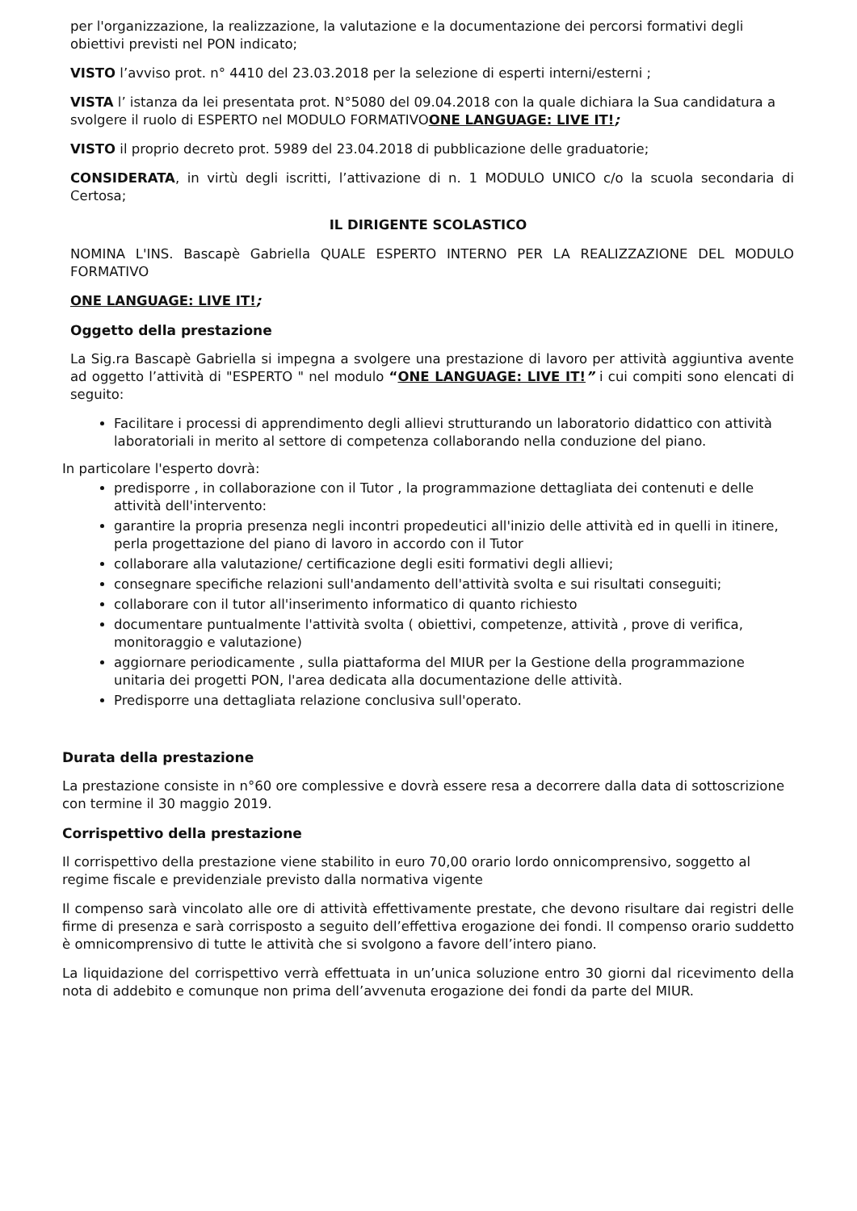per l'organizzazione, la realizzazione, la valutazione e la documentazione dei percorsi formativi degli obiettivi previsti nel PON indicato;
VISTO l’avviso prot. n° 4410 del 23.03.2018 per la selezione di esperti interni/esterni ;
VISTA l’ istanza da lei presentata prot. N°5080 del 09.04.2018 con la quale dichiara la Sua candidatura a svolgere il ruolo di ESPERTO nel MODULO FORMATIVOONE LANGUAGE: LIVE IT!;
VISTO il proprio decreto prot. 5989 del 23.04.2018 di pubblicazione delle graduatorie;
CONSIDERATA, in virtù degli iscritti, l’attivazione di n. 1 MODULO UNICO c/o la scuola secondaria di Certosa;
IL DIRIGENTE SCOLASTICO
NOMINA L'INS. Bascapè Gabriella QUALE ESPERTO INTERNO PER LA REALIZZAZIONE DEL MODULO FORMATIVO
ONE LANGUAGE: LIVE IT!;
Oggetto della prestazione
La Sig.ra Bascapè Gabriella si impegna a svolgere una prestazione di lavoro per attività aggiuntiva avente ad oggetto l’attività di "ESPERTO " nel modulo “ONE LANGUAGE: LIVE IT!” i cui compiti sono elencati di seguito:
Facilitare i processi di apprendimento degli allievi strutturando un laboratorio didattico con attività laboratoriali in merito al settore di competenza collaborando nella conduzione del piano.
In particolare l'esperto dovrà:
predisporre , in collaborazione con il Tutor , la programmazione dettagliata dei contenuti e delle attività dell'intervento:
garantire la propria presenza negli incontri propedeutici all'inizio delle attività ed in quelli in itinere, perla progettazione del piano di lavoro in accordo con il Tutor
collaborare alla valutazione/ certificazione degli esiti formativi degli allievi;
consegnare specifiche relazioni sull'andamento dell'attività svolta e sui risultati conseguiti;
collaborare con il tutor all'inserimento informatico di quanto richiesto
documentare puntualmente l'attività svolta ( obiettivi, competenze, attività , prove di verifica, monitoraggio e valutazione)
aggiornare periodicamente , sulla piattaforma del MIUR per la Gestione della programmazione unitaria dei progetti PON, l'area dedicata alla documentazione delle attività.
Predisporre una dettagliata relazione conclusiva sull'operato.
Durata della prestazione
La prestazione consiste in n°60 ore complessive e dovrà essere resa a decorrere dalla data di sottoscrizione con termine il 30 maggio 2019.
Corrispettivo della prestazione
Il corrispettivo della prestazione viene stabilito in euro 70,00 orario lordo onnicomprensivo, soggetto al regime fiscale e previdenziale previsto dalla normativa vigente
Il compenso sarà vincolato alle ore di attività effettivamente prestate, che devono risultare dai registri delle firme di presenza e sarà corrisposto a seguito dell’effettiva erogazione dei fondi. Il compenso orario suddetto è omnicomprensivo di tutte le attività che si svolgono a favore dell’intero piano.
La liquidazione del corrispettivo verrà effettuata in un’unica soluzione entro 30 giorni dal ricevimento della nota di addebito e comunque non prima dell’avvenuta erogazione dei fondi da parte del MIUR.